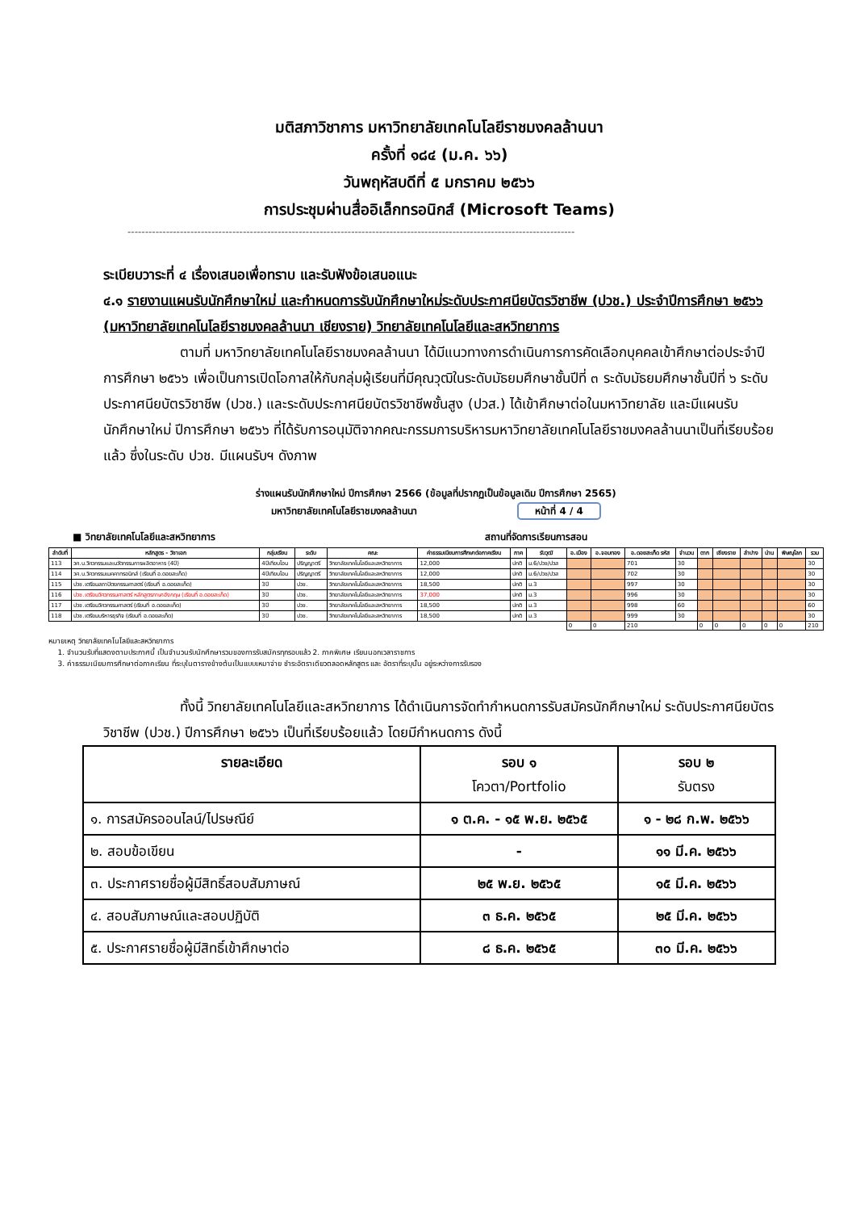มติสภาวิชาการ มหาวิทยาลัยเทคโนโลยีราชมงคลล้านนา
ครั้งที่ ๑๘๔ (ม.ค. ๖๖)
วันพฤหัสบดีที่ ๕ มกราคม ๒๕๖๖
การประชุมผ่านสื่ออิเล็กทรอนิกส์ (Microsoft Teams)
--------------------------------------------------------------------------------------------------------------------------------
ระเบียบวาระที่ ๔ เรื่องเสนอเพื่อทราบ และรับฟังข้อเสนอแนะ
๔.๑ รายงานแผนรับนักศึกษาใหม่ และกำหนดการรับนักศึกษาใหม่ระดับประกาศนียบัตรวิชาชีพ (ปวช.) ประจำปีการศึกษา ๒๕๖๖ (มหาวิทยาลัยเทคโนโลยีราชมงคลล้านนา เชียงราย) วิทยาลัยเทคโนโลยีและสหวิทยาการ
ตามที่ มหาวิทยาลัยเทคโนโลยีราชมงคลล้านนา ได้มีแนวทางการดำเนินการการคัดเลือกบุคคลเข้าศึกษาต่อประจำปีการศึกษา ๒๕๖๖ เพื่อเป็นการเปิดโอกาสให้กับกลุ่มผู้เรียนที่มีคุณวุฒิในระดับมัธยมศึกษาชั้นปีที่ ๓ ระดับมัธยมศึกษาชั้นปีที่ ๖ ระดับประกาศนียบัตรวิชาชีพ (ปวช.) และระดับประกาศนียบัตรวิชาชีพชั้นสูง (ปวส.) ได้เข้าศึกษาต่อในมหาวิทยาลัย และมีแผนรับนักศึกษาใหม่ ปีการศึกษา ๒๕๖๖ ที่ได้รับการอนุมัติจากคณะกรรมการบริหารมหาวิทยาลัยเทคโนโลยีราชมงคลล้านนาเป็นที่เรียบร้อยแล้ว ซึ่งในระดับ ปวช. มีแผนรับฯ ดังภาพ
ร่างแผนรับนักศึกษาใหม่ ปีการศึกษา 2566 (ข้อมูลที่ปรากฏเป็นข้อมูลเดิม ปีการศึกษา 2565)
มหาวิทยาลัยเทคโนโลยีราชมงคลล้านนา หน้าที่ 4 / 4
■ วิทยาลัยเทคโนโลยีและสหวิทยาการ สถานที่จัดการเรียนการสอน
| ลำดับที่ | หลักสูตร - วิชาเอก | กลุ่มเรียน | ระดับ | คณะ | ค่าธรรมเนียมการศึกษาต่อภาคเรียน | ภาค | รับวุฒิ | อ.เมือง | อ.จอมทอง | อ.ดอยสะเก็ด รหัส | จำนวน | ตาก | เชียงราย | ลำปาง | น่าน | พิษณุโลก | รวม |
| --- | --- | --- | --- | --- | --- | --- | --- | --- | --- | --- | --- | --- | --- | --- | --- | --- | --- |
| 113 | วศ.บ.วิศวกรรมและนวัตกรรมการผลิตอาหาร (4ปี) | 4ปีเทียบโอน | ปริญญาตรี | วิทยาลัยเทคโนโลยีและสหวิทยาการ | 12,000 | ปกติ | ม.6/ปวช/ปวส | | | 701 | 30 | | | | | | 30 |
| 114 | วศ.บ.วิศวกรรมเมคคาทรอนิกส์ (เรียนที่ อ.ดอยสะเก็ด) | 4ปีเทียบโอน | ปริญญาตรี | วิทยาลัยเทคโนโลยีและสหวิทยาการ | 12,000 | ปกติ | ม.6/ปวช/ปวส | | | 702 | 30 | | | | | | 30 |
| 115 | ปวช.เตรียมสถาปัตยกรรมศาสตร์ (เรียนที่ อ.ดอยสะเก็ด) | 3ปี | ปวช. | วิทยาลัยเทคโนโลยีและสหวิทยาการ | 18,500 | ปกติ | ม.3 | | | 997 | 30 | | | | | | 30 |
| 116 | ปวช.เตรียมวิศวกรรมศาสตร์ หลักสูตรภาษาอังกฤษ (เรียนที่ อ.ดอยสะเก็ด) | 3ปี | ปวช. | วิทยาลัยเทคโนโลยีและสหวิทยาการ | 37,000 | ปกติ | ม.3 | | | 996 | 30 | | | | | | 30 |
| 117 | ปวช.เตรียมวิศวกรรมศาสตร์ (เรียนที่ อ.ดอยสะเก็ด) | 3ปี | ปวช. | วิทยาลัยเทคโนโลยีและสหวิทยาการ | 18,500 | ปกติ | ม.3 | | | 998 | 60 | | | | | | 60 |
| 118 | ปวช.เตรียมบริหารธุรกิจ (เรียนที่ อ.ดอยสะเก็ด) | 3ปี | ปวช. | วิทยาลัยเทคโนโลยีและสหวิทยาการ | 18,500 | ปกติ | ม.3 | | | 999 | 30 | | | | | | 30 |
| | | | | | | | | 0 | 0 | 210 | | 0 | 0 | 0 | 0 | 0 | 210 |
หมายเหตุ วิทยาลัยเทคโนโลยีและสหวิทยาการ
1. จำนวนรับที่แสดงตามประกาศนี้ เป็นจำนวนรับนักศึกษารวมของการรับสมัครทุกรอบแล้ว 2. ภาคพิเศษ เรียนนอกเวลาราชการ
3. ค่าธรรมเนียมการศึกษาต่อภาคเรียน ที่ระบุในตารางข้างต้นเป็นแบบเหมาจ่าย ชำระอัตราเดียวตลอดหลักสูตร และ อัตราที่ระบุนั้น อยู่ระหว่างการรับรอง
ทั้งนี้ วิทยาลัยเทคโนโลยีและสหวิทยาการ ได้ดำเนินการจัดทำกำหนดการรับสมัครนักศึกษาใหม่ ระดับประกาศนียบัตรวิชาชีพ (ปวช.) ปีการศึกษา ๒๕๖๖ เป็นที่เรียบร้อยแล้ว โดยมีกำหนดการ ดังนี้
| รายละเอียด | รอบ ๑ โควตา/Portfolio | รอบ ๒ รับตรง |
| --- | --- | --- |
| ๑. การสมัครออนไลน์/ไปรษณีย์ | ๑ ต.ค. - ๑๕ พ.ย. ๒๕๖๕ | ๑ - ๒๘ ก.พ. ๒๕๖๖ |
| ๒. สอบข้อเขียน | - | ๑๑ มี.ค. ๒๕๖๖ |
| ๓. ประกาศรายชื่อผู้มีสิทธิ์สอบสัมภาษณ์ | ๒๕ พ.ย. ๒๕๖๕ | ๑๕ มี.ค. ๒๕๖๖ |
| ๔. สอบสัมภาษณ์และสอบปฏิบัติ | ๓ ธ.ค. ๒๕๖๕ | ๒๕ มี.ค. ๒๕๖๖ |
| ๕. ประกาศรายชื่อผู้มีสิทธิ์เข้าศึกษาต่อ | ๘ ธ.ค. ๒๕๖๕ | ๓๐ มี.ค. ๒๕๖๖ |